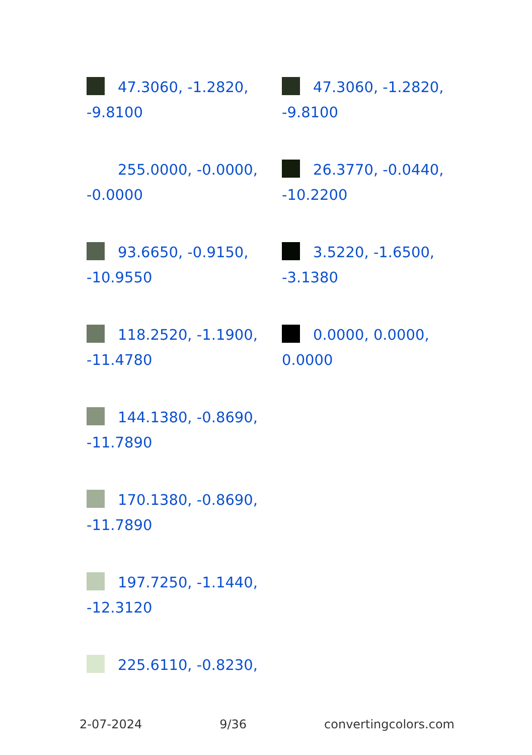47.3060, -1.2820,
-9.8100
47.3060, -1.2820,
-9.8100
255.0000, -0.0000,
-0.0000
26.3770, -0.0440,
-10.2200
93.6650, -0.9150,
-10.9550
3.5220, -1.6500,
-3.1380
118.2520, -1.1900,
-11.4780
0.0000, 0.0000,
0.0000
144.1380, -0.8690,
-11.7890
170.1380, -0.8690,
-11.7890
197.7250, -1.1440,
-12.3120
225.6110, -0.8230,
2-07-2024 9/36 convertingcolors.com